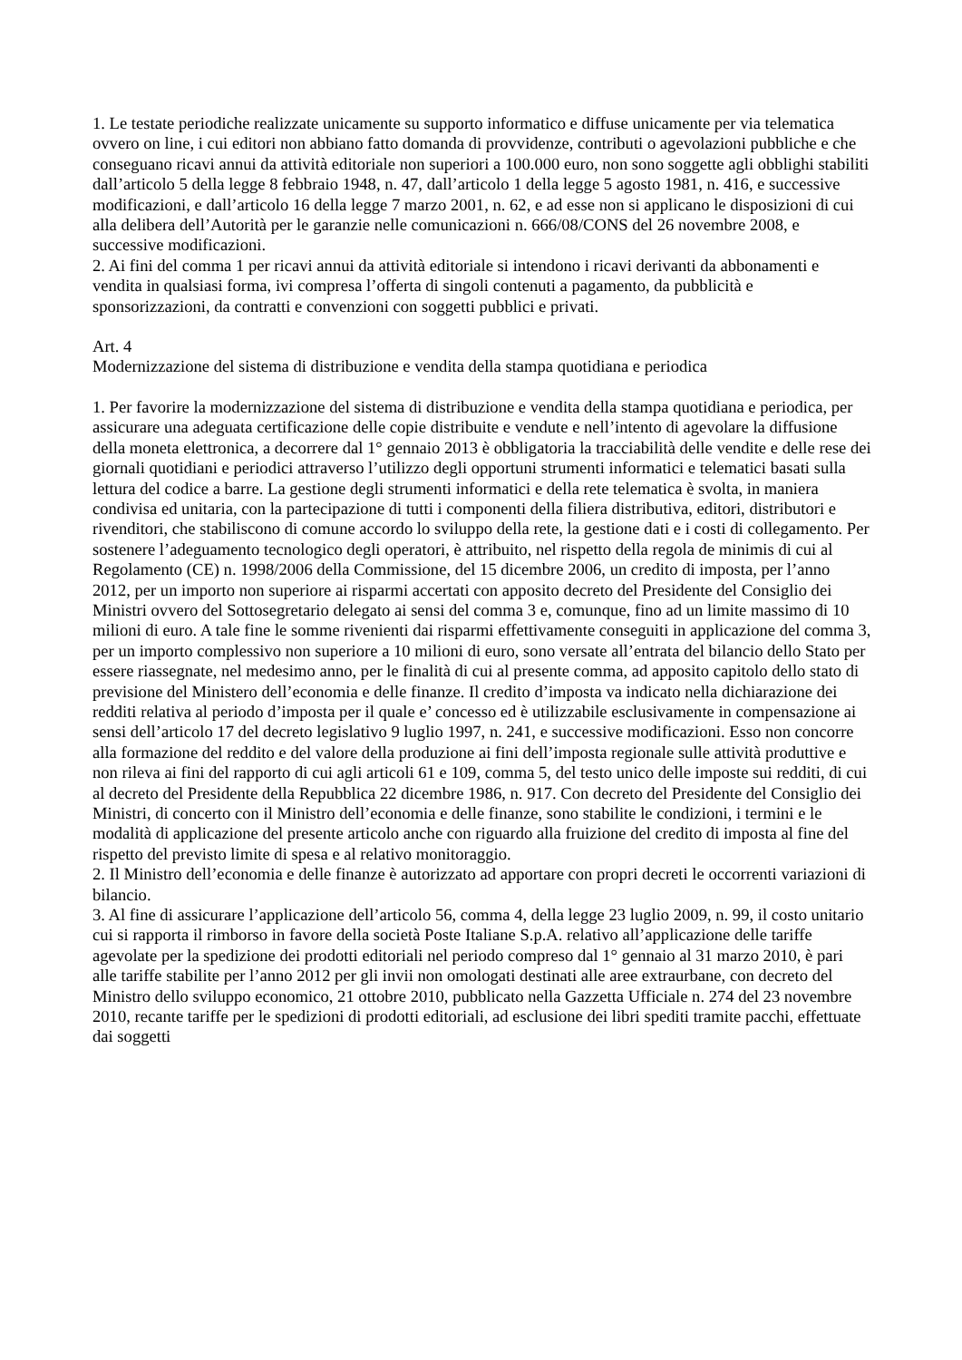1. Le testate periodiche realizzate unicamente su supporto informatico e diffuse unicamente per via telematica ovvero on line, i cui editori non abbiano fatto domanda di provvidenze, contributi o agevolazioni pubbliche e che conseguano ricavi annui da attività editoriale non superiori a 100.000 euro, non sono soggette agli obblighi stabiliti dall’articolo 5 della legge 8 febbraio 1948, n. 47, dall’articolo 1 della legge 5 agosto 1981, n. 416, e successive modificazioni, e dall’articolo 16 della legge 7 marzo 2001, n. 62, e ad esse non si applicano le disposizioni di cui alla delibera dell’Autorità per le garanzie nelle comunicazioni n. 666/08/CONS del 26 novembre 2008, e successive modificazioni.
2. Ai fini del comma 1 per ricavi annui da attività editoriale si intendono i ricavi derivanti da abbonamenti e vendita in qualsiasi forma, ivi compresa l’offerta di singoli contenuti a pagamento, da pubblicità e sponsorizzazioni, da contratti e convenzioni con soggetti pubblici e privati.
Art. 4
Modernizzazione del sistema di distribuzione e vendita della stampa quotidiana e periodica
1. Per favorire la modernizzazione del sistema di distribuzione e vendita della stampa quotidiana e periodica, per assicurare una adeguata certificazione delle copie distribuite e vendute e nell’intento di agevolare la diffusione della moneta elettronica, a decorrere dal 1° gennaio 2013 è obbligatoria la tracciabilità delle vendite e delle rese dei giornali quotidiani e periodici attraverso l’utilizzo degli opportuni strumenti informatici e telematici basati sulla lettura del codice a barre. La gestione degli strumenti informatici e della rete telematica è svolta, in maniera condivisa ed unitaria, con la partecipazione di tutti i componenti della filiera distributiva, editori, distributori e rivenditori, che stabiliscono di comune accordo lo sviluppo della rete, la gestione dati e i costi di collegamento. Per sostenere l’adeguamento tecnologico degli operatori, è attribuito, nel rispetto della regola de minimis di cui al Regolamento (CE) n. 1998/2006 della Commissione, del 15 dicembre 2006, un credito di imposta, per l’anno 2012, per un importo non superiore ai risparmi accertati con apposito decreto del Presidente del Consiglio dei Ministri ovvero del Sottosegretario delegato ai sensi del comma 3 e, comunque, fino ad un limite massimo di 10 milioni di euro. A tale fine le somme rivenienti dai risparmi effettivamente conseguiti in applicazione del comma 3, per un importo complessivo non superiore a 10 milioni di euro, sono versate all’entrata del bilancio dello Stato per essere riassegnate, nel medesimo anno, per le finalità di cui al presente comma, ad apposito capitolo dello stato di previsione del Ministero dell’economia e delle finanze. Il credito d’imposta va indicato nella dichiarazione dei redditi relativa al periodo d’imposta per il quale e’ concesso ed è utilizzabile esclusivamente in compensazione ai sensi dell’articolo 17 del decreto legislativo 9 luglio 1997, n. 241, e successive modificazioni. Esso non concorre alla formazione del reddito e del valore della produzione ai fini dell’imposta regionale sulle attività produttive e non rileva ai fini del rapporto di cui agli articoli 61 e 109, comma 5, del testo unico delle imposte sui redditi, di cui al decreto del Presidente della Repubblica 22 dicembre 1986, n. 917. Con decreto del Presidente del Consiglio dei Ministri, di concerto con il Ministro dell’economia e delle finanze, sono stabilite le condizioni, i termini e le modalità di applicazione del presente articolo anche con riguardo alla fruizione del credito di imposta al fine del rispetto del previsto limite di spesa e al relativo monitoraggio.
2. Il Ministro dell’economia e delle finanze è autorizzato ad apportare con propri decreti le occorrenti variazioni di bilancio.
3. Al fine di assicurare l’applicazione dell’articolo 56, comma 4, della legge 23 luglio 2009, n. 99, il costo unitario cui si rapporta il rimborso in favore della società Poste Italiane S.p.A. relativo all’applicazione delle tariffe agevolate per la spedizione dei prodotti editoriali nel periodo compreso dal 1° gennaio al 31 marzo 2010, è pari alle tariffe stabilite per l’anno 2012 per gli invii non omologati destinati alle aree extraurbane, con decreto del Ministro dello sviluppo economico, 21 ottobre 2010, pubblicato nella Gazzetta Ufficiale n. 274 del 23 novembre 2010, recante tariffe per le spedizioni di prodotti editoriali, ad esclusione dei libri spediti tramite pacchi, effettuate dai soggetti